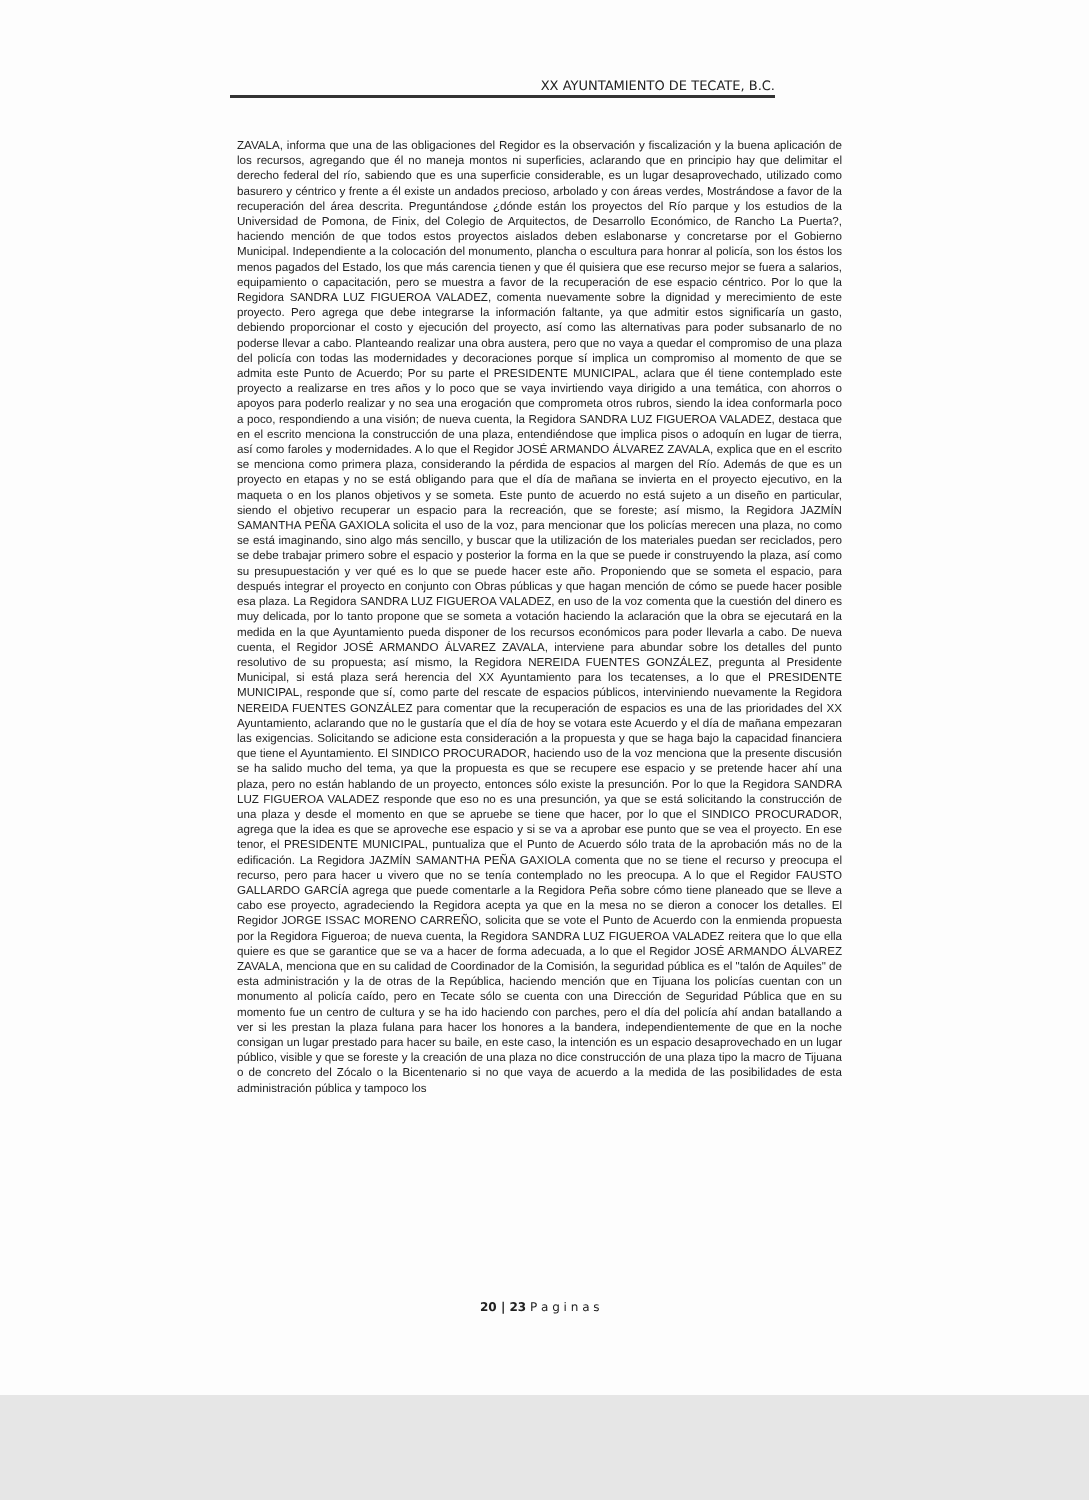XX AYUNTAMIENTO DE TECATE, B.C.
ZAVALA, informa que una de las obligaciones del Regidor es la observación y fiscalización y la buena aplicación de los recursos, agregando que él no maneja montos ni superficies, aclarando que en principio hay que delimitar el derecho federal del río, sabiendo que es una superficie considerable, es un lugar desaprovechado, utilizado como basurero y céntrico y frente a él existe un andados precioso, arbolado y con áreas verdes, Mostrándose a favor de la recuperación del área descrita. Preguntándose ¿dónde están los proyectos del Río parque y los estudios de la Universidad de Pomona, de Finix, del Colegio de Arquitectos, de Desarrollo Económico, de Rancho La Puerta?, haciendo mención de que todos estos proyectos aislados deben eslabonarse y concretarse por el Gobierno Municipal. Independiente a la colocación del monumento, plancha o escultura para honrar al policía, son los éstos los menos pagados del Estado, los que más carencia tienen y que él quisiera que ese recurso mejor se fuera a salarios, equipamiento o capacitación, pero se muestra a favor de la recuperación de ese espacio céntrico. Por lo que la Regidora SANDRA LUZ FIGUEROA VALADEZ, comenta nuevamente sobre la dignidad y merecimiento de este proyecto. Pero agrega que debe integrarse la información faltante, ya que admitir estos significaría un gasto, debiendo proporcionar el costo y ejecución del proyecto, así como las alternativas para poder subsanarlo de no poderse llevar a cabo. Planteando realizar una obra austera, pero que no vaya a quedar el compromiso de una plaza del policía con todas las modernidades y decoraciones porque sí implica un compromiso al momento de que se admita este Punto de Acuerdo; Por su parte el PRESIDENTE MUNICIPAL, aclara que él tiene contemplado este proyecto a realizarse en tres años y lo poco que se vaya invirtiendo vaya dirigido a una temática, con ahorros o apoyos para poderlo realizar y no sea una erogación que comprometa otros rubros, siendo la idea conformarla poco a poco, respondiendo a una visión; de nueva cuenta, la Regidora SANDRA LUZ FIGUEROA VALADEZ, destaca que en el escrito menciona la construcción de una plaza, entendiéndose que implica pisos o adoquín en lugar de tierra, así como faroles y modernidades. A lo que el Regidor JOSÉ ARMANDO ÁLVAREZ ZAVALA, explica que en el escrito se menciona como primera plaza, considerando la pérdida de espacios al margen del Río. Además de que es un proyecto en etapas y no se está obligando para que el día de mañana se invierta en el proyecto ejecutivo, en la maqueta o en los planos objetivos y se someta. Este punto de acuerdo no está sujeto a un diseño en particular, siendo el objetivo recuperar un espacio para la recreación, que se foreste; así mismo, la Regidora JAZMÍN SAMANTHA PEÑA GAXIOLA solicita el uso de la voz, para mencionar que los policías merecen una plaza, no como se está imaginando, sino algo más sencillo, y buscar que la utilización de los materiales puedan ser reciclados, pero se debe trabajar primero sobre el espacio y posterior la forma en la que se puede ir construyendo la plaza, así como su presupuestación y ver qué es lo que se puede hacer este año. Proponiendo que se someta el espacio, para después integrar el proyecto en conjunto con Obras públicas y que hagan mención de cómo se puede hacer posible esa plaza. La Regidora SANDRA LUZ FIGUEROA VALADEZ, en uso de la voz comenta que la cuestión del dinero es muy delicada, por lo tanto propone que se someta a votación haciendo la aclaración que la obra se ejecutará en la medida en la que Ayuntamiento pueda disponer de los recursos económicos para poder llevarla a cabo. De nueva cuenta, el Regidor JOSÉ ARMANDO ÁLVAREZ ZAVALA, interviene para abundar sobre los detalles del punto resolutivo de su propuesta; así mismo, la Regidora NEREIDA FUENTES GONZÁLEZ, pregunta al Presidente Municipal, si está plaza será herencia del XX Ayuntamiento para los tecatenses, a lo que el PRESIDENTE MUNICIPAL, responde que sí, como parte del rescate de espacios públicos, interviniendo nuevamente la Regidora NEREIDA FUENTES GONZÁLEZ para comentar que la recuperación de espacios es una de las prioridades del XX Ayuntamiento, aclarando que no le gustaría que el día de hoy se votara este Acuerdo y el día de mañana empezaran las exigencias. Solicitando se adicione esta consideración a la propuesta y que se haga bajo la capacidad financiera que tiene el Ayuntamiento. El SINDICO PROCURADOR, haciendo uso de la voz menciona que la presente discusión se ha salido mucho del tema, ya que la propuesta es que se recupere ese espacio y se pretende hacer ahí una plaza, pero no están hablando de un proyecto, entonces sólo existe la presunción. Por lo que la Regidora SANDRA LUZ FIGUEROA VALADEZ responde que eso no es una presunción, ya que se está solicitando la construcción de una plaza y desde el momento en que se apruebe se tiene que hacer, por lo que el SINDICO PROCURADOR, agrega que la idea es que se aproveche ese espacio y si se va a aprobar ese punto que se vea el proyecto. En ese tenor, el PRESIDENTE MUNICIPAL, puntualiza que el Punto de Acuerdo sólo trata de la aprobación más no de la edificación. La Regidora JAZMÍN SAMANTHA PEÑA GAXIOLA comenta que no se tiene el recurso y preocupa el recurso, pero para hacer u vivero que no se tenía contemplado no les preocupa. A lo que el Regidor FAUSTO GALLARDO GARCÍA agrega que puede comentarle a la Regidora Peña sobre cómo tiene planeado que se lleve a cabo ese proyecto, agradeciendo la Regidora acepta ya que en la mesa no se dieron a conocer los detalles. El Regidor JORGE ISSAC MORENO CARREÑO, solicita que se vote el Punto de Acuerdo con la enmienda propuesta por la Regidora Figueroa; de nueva cuenta, la Regidora SANDRA LUZ FIGUEROA VALADEZ reitera que lo que ella quiere es que se garantice que se va a hacer de forma adecuada, a lo que el Regidor JOSÉ ARMANDO ÁLVAREZ ZAVALA, menciona que en su calidad de Coordinador de la Comisión, la seguridad pública es el "talón de Aquiles" de esta administración y la de otras de la República, haciendo mención que en Tijuana los policías cuentan con un monumento al policía caído, pero en Tecate sólo se cuenta con una Dirección de Seguridad Pública que en su momento fue un centro de cultura y se ha ido haciendo con parches, pero el día del policía ahí andan batallando a ver si les prestan la plaza fulana para hacer los honores a la bandera, independientemente de que en la noche consigan un lugar prestado para hacer su baile, en este caso, la intención es un espacio desaprovechado en un lugar público, visible y que se foreste y la creación de una plaza no dice construcción de una plaza tipo la macro de Tijuana o de concreto del Zócalo o la Bicentenario si no que vaya de acuerdo a la medida de las posibilidades de esta administración pública y tampoco los
20 | 23 P a g i n a s